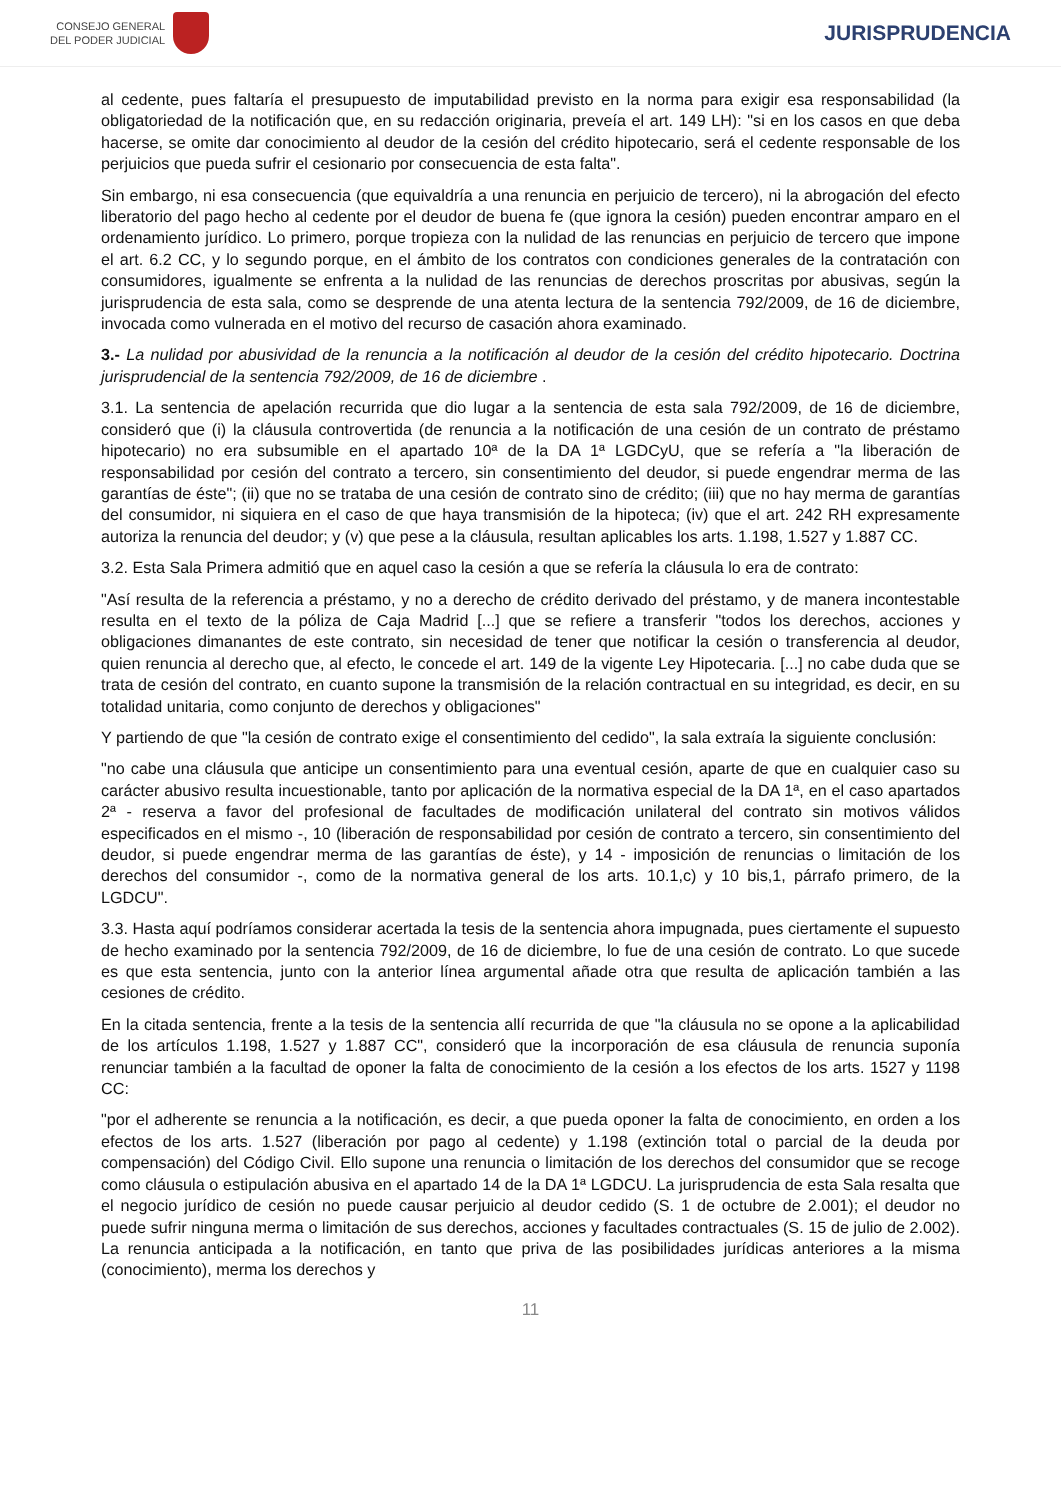CONSEJO GENERAL
DEL PODER JUDICIAL
JURISPRUDENCIA
al cedente, pues faltaría el presupuesto de imputabilidad previsto en la norma para exigir esa responsabilidad (la obligatoriedad de la notificación que, en su redacción originaria, preveía el art. 149 LH): "si en los casos en que deba hacerse, se omite dar conocimiento al deudor de la cesión del crédito hipotecario, será el cedente responsable de los perjuicios que pueda sufrir el cesionario por consecuencia de esta falta".
Sin embargo, ni esa consecuencia (que equivaldría a una renuncia en perjuicio de tercero), ni la abrogación del efecto liberatorio del pago hecho al cedente por el deudor de buena fe (que ignora la cesión) pueden encontrar amparo en el ordenamiento jurídico. Lo primero, porque tropieza con la nulidad de las renuncias en perjuicio de tercero que impone el art. 6.2 CC, y lo segundo porque, en el ámbito de los contratos con condiciones generales de la contratación con consumidores, igualmente se enfrenta a la nulidad de las renuncias de derechos proscritas por abusivas, según la jurisprudencia de esta sala, como se desprende de una atenta lectura de la sentencia 792/2009, de 16 de diciembre, invocada como vulnerada en el motivo del recurso de casación ahora examinado.
3.- La nulidad por abusividad de la renuncia a la notificación al deudor de la cesión del crédito hipotecario. Doctrina jurisprudencial de la sentencia 792/2009, de 16 de diciembre .
3.1. La sentencia de apelación recurrida que dio lugar a la sentencia de esta sala 792/2009, de 16 de diciembre, consideró que (i) la cláusula controvertida (de renuncia a la notificación de una cesión de un contrato de préstamo hipotecario) no era subsumible en el apartado 10ª de la DA 1ª LGDCyU, que se refería a "la liberación de responsabilidad por cesión del contrato a tercero, sin consentimiento del deudor, si puede engendrar merma de las garantías de éste"; (ii) que no se trataba de una cesión de contrato sino de crédito; (iii) que no hay merma de garantías del consumidor, ni siquiera en el caso de que haya transmisión de la hipoteca; (iv) que el art. 242 RH expresamente autoriza la renuncia del deudor; y (v) que pese a la cláusula, resultan aplicables los arts. 1.198, 1.527 y 1.887 CC.
3.2. Esta Sala Primera admitió que en aquel caso la cesión a que se refería la cláusula lo era de contrato:
"Así resulta de la referencia a préstamo, y no a derecho de crédito derivado del préstamo, y de manera incontestable resulta en el texto de la póliza de Caja Madrid [...] que se refiere a transferir "todos los derechos, acciones y obligaciones dimanantes de este contrato, sin necesidad de tener que notificar la cesión o transferencia al deudor, quien renuncia al derecho que, al efecto, le concede el art. 149 de la vigente Ley Hipotecaria. [...] no cabe duda que se trata de cesión del contrato, en cuanto supone la transmisión de la relación contractual en su integridad, es decir, en su totalidad unitaria, como conjunto de derechos y obligaciones"
Y partiendo de que "la cesión de contrato exige el consentimiento del cedido", la sala extraía la siguiente conclusión:
"no cabe una cláusula que anticipe un consentimiento para una eventual cesión, aparte de que en cualquier caso su carácter abusivo resulta incuestionable, tanto por aplicación de la normativa especial de la DA 1ª, en el caso apartados 2ª - reserva a favor del profesional de facultades de modificación unilateral del contrato sin motivos válidos especificados en el mismo -, 10 (liberación de responsabilidad por cesión de contrato a tercero, sin consentimiento del deudor, si puede engendrar merma de las garantías de éste), y 14 - imposición de renuncias o limitación de los derechos del consumidor -, como de la normativa general de los arts. 10.1,c) y 10 bis,1, párrafo primero, de la LGDCU".
3.3. Hasta aquí podríamos considerar acertada la tesis de la sentencia ahora impugnada, pues ciertamente el supuesto de hecho examinado por la sentencia 792/2009, de 16 de diciembre, lo fue de una cesión de contrato. Lo que sucede es que esta sentencia, junto con la anterior línea argumental añade otra que resulta de aplicación también a las cesiones de crédito.
En la citada sentencia, frente a la tesis de la sentencia allí recurrida de que "la cláusula no se opone a la aplicabilidad de los artículos 1.198, 1.527 y 1.887 CC", consideró que la incorporación de esa cláusula de renuncia suponía renunciar también a la facultad de oponer la falta de conocimiento de la cesión a los efectos de los arts. 1527 y 1198 CC:
"por el adherente se renuncia a la notificación, es decir, a que pueda oponer la falta de conocimiento, en orden a los efectos de los arts. 1.527 (liberación por pago al cedente) y 1.198 (extinción total o parcial de la deuda por compensación) del Código Civil. Ello supone una renuncia o limitación de los derechos del consumidor que se recoge como cláusula o estipulación abusiva en el apartado 14 de la DA 1ª LGDCU. La jurisprudencia de esta Sala resalta que el negocio jurídico de cesión no puede causar perjuicio al deudor cedido (S. 1 de octubre de 2.001); el deudor no puede sufrir ninguna merma o limitación de sus derechos, acciones y facultades contractuales (S. 15 de julio de 2.002). La renuncia anticipada a la notificación, en tanto que priva de las posibilidades jurídicas anteriores a la misma (conocimiento), merma los derechos y
11